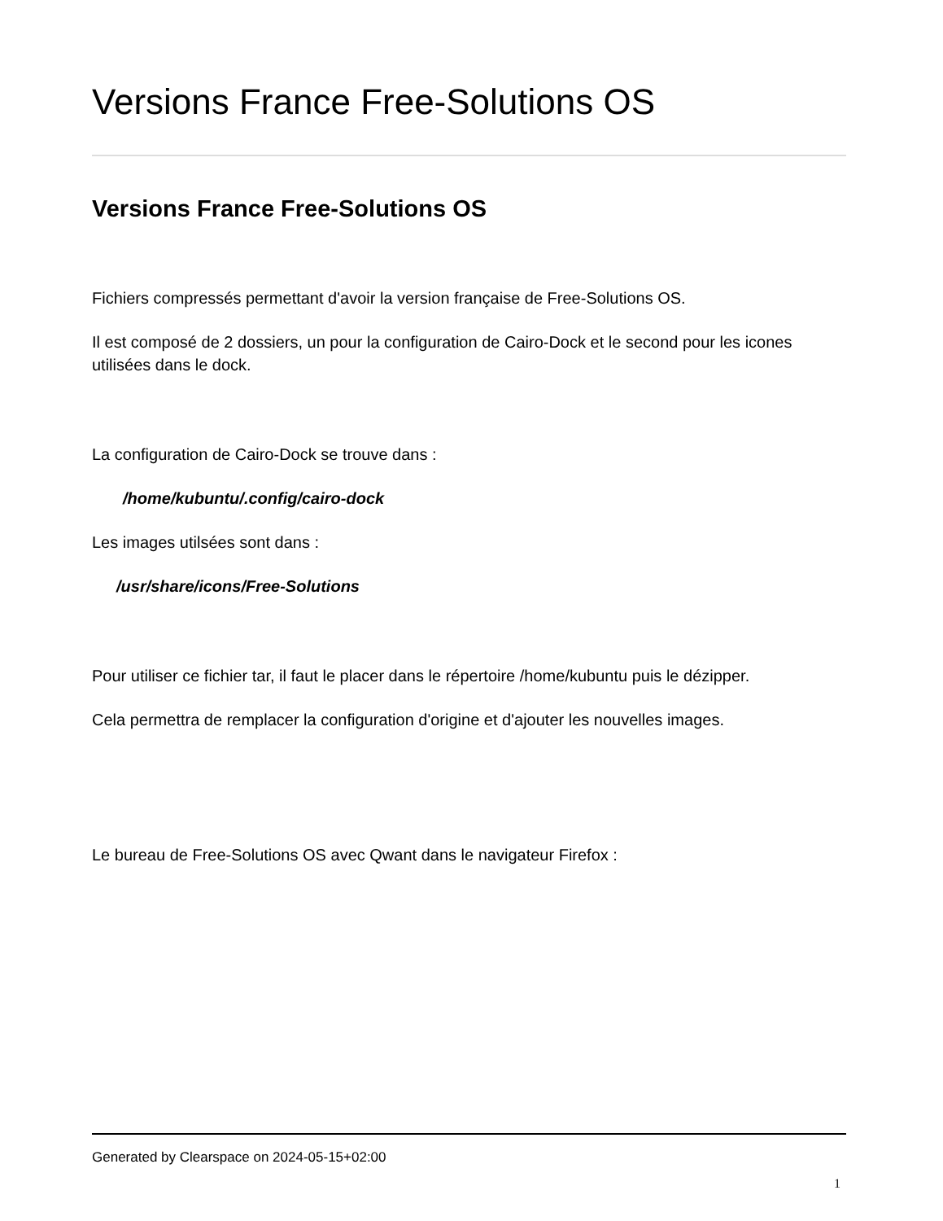Versions France Free-Solutions OS
Versions France Free-Solutions OS
Fichiers compressés permettant d'avoir la version française de Free-Solutions OS.
Il est composé de 2 dossiers, un pour la configuration de Cairo-Dock et le second pour les icones utilisées dans le dock.
La configuration de Cairo-Dock se trouve dans :
/home/kubuntu/.config/cairo-dock
Les images utilsées sont dans :
/usr/share/icons/Free-Solutions
Pour utiliser ce fichier tar, il faut le placer dans le répertoire /home/kubuntu puis le dézipper.
Cela permettra de remplacer la configuration d'origine et d'ajouter les nouvelles images.
Le bureau de Free-Solutions OS avec Qwant dans le navigateur Firefox :
Generated by Clearspace on 2024-05-15+02:00
1